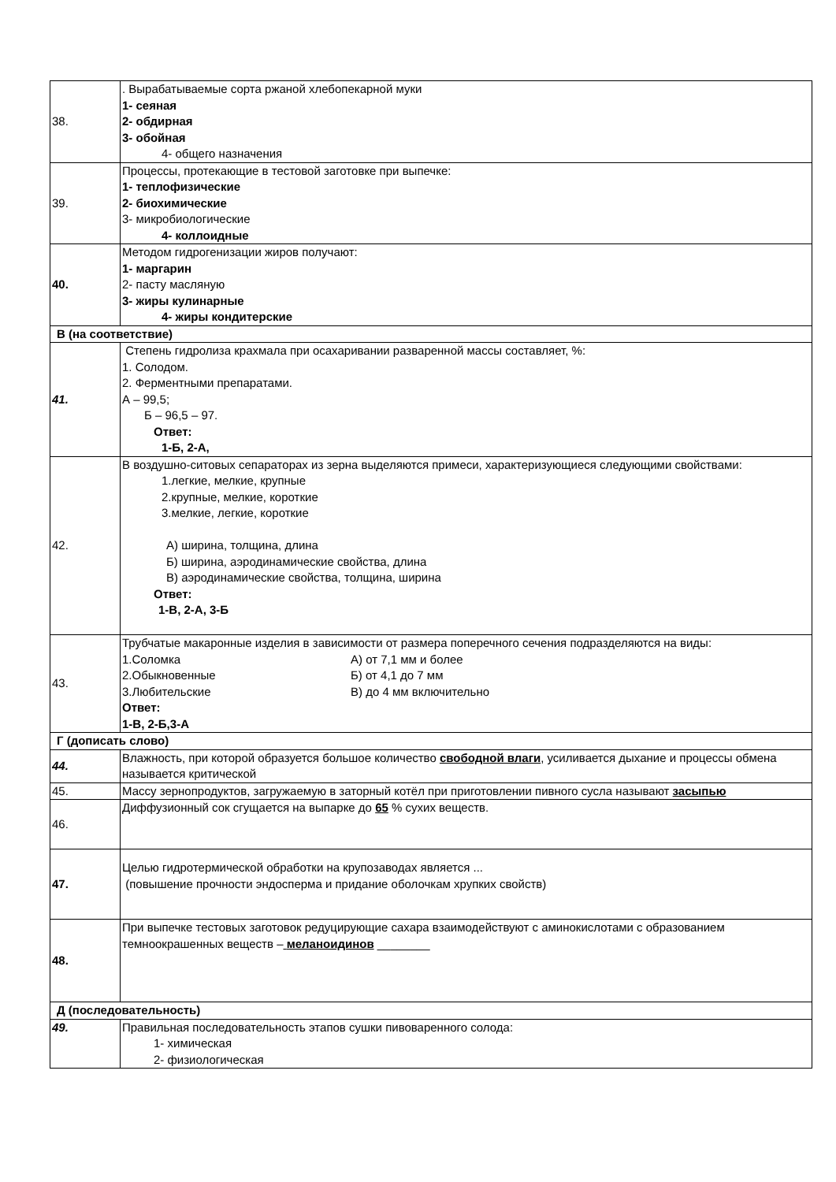| 38. | . Вырабатываемые сорта ржаной хлебопекарной муки 1- сеяная 2- обдирная 3- обойная 4- общего назначения |
| 39. | Процессы, протекающие в тестовой заготовке при выпечке: 1- теплофизические 2- биохимические 3- микробиологические 4- коллоидные |
| 40. | Методом гидрогенизации жиров получают: 1- маргарин 2- пасту масляную 3- жиры кулинарные 4- жиры кондитерские |
| В (на соответствие) | |
| 41. | Степень гидролиза крахмала при осахаривании разваренной массы составляет, %: 1. Солодом. 2. Ферментными препаратами. А – 99,5; Б – 96,5 – 97. Ответ: 1-Б, 2-А, |
| 42. | В воздушно-ситовых сепараторах из зерна выделяются примеси, характеризующиеся следующими свойствами: 1.легкие, мелкие, крупные 2.крупные, мелкие, короткие 3.мелкие, легкие, короткие А) ширина, толщина, длина Б) ширина, аэродинамические свойства, длина В) аэродинамические свойства, толщина, ширина Ответ: 1-В, 2-А, 3-Б |
| 43. | Трубчатые макаронные изделия в зависимости от размера поперечного сечения подразделяются на виды: 1.Соломка А) от 7,1 мм и более 2.Обыкновенные Б) от 4,1 до 7 мм 3.Любительские В) до 4 мм включительно Ответ: 1-В, 2-Б,3-А |
| Г (дописать слово) | |
| 44. | Влажность, при которой образуется большое количество свободной влаги , усиливается дыхание и процессы обмена называется критической |
| 45. | Массу зернопродуктов, загружаемую в заторный котёл при приготовлении пивного сусла называют засыпью |
| 46. | Диффузионный сок сгущается на выпарке до 65 % сухих веществ. |
| 47. | Целью гидротермической обработки на крупозаводах является ... (повышение прочности эндосперма и придание оболочкам хрупких свойств) |
| 48. | При выпечке тестовых заготовок редуцирующие сахара взаимодействуют с аминокислотами с обра­зованием темноокрашенных веществ – меланоидинов ________ |
| Д (последовательность) | |
| 49. | Правильная последовательность этапов сушки пивоваренного солода: 1- химическая 2- физиологическая |